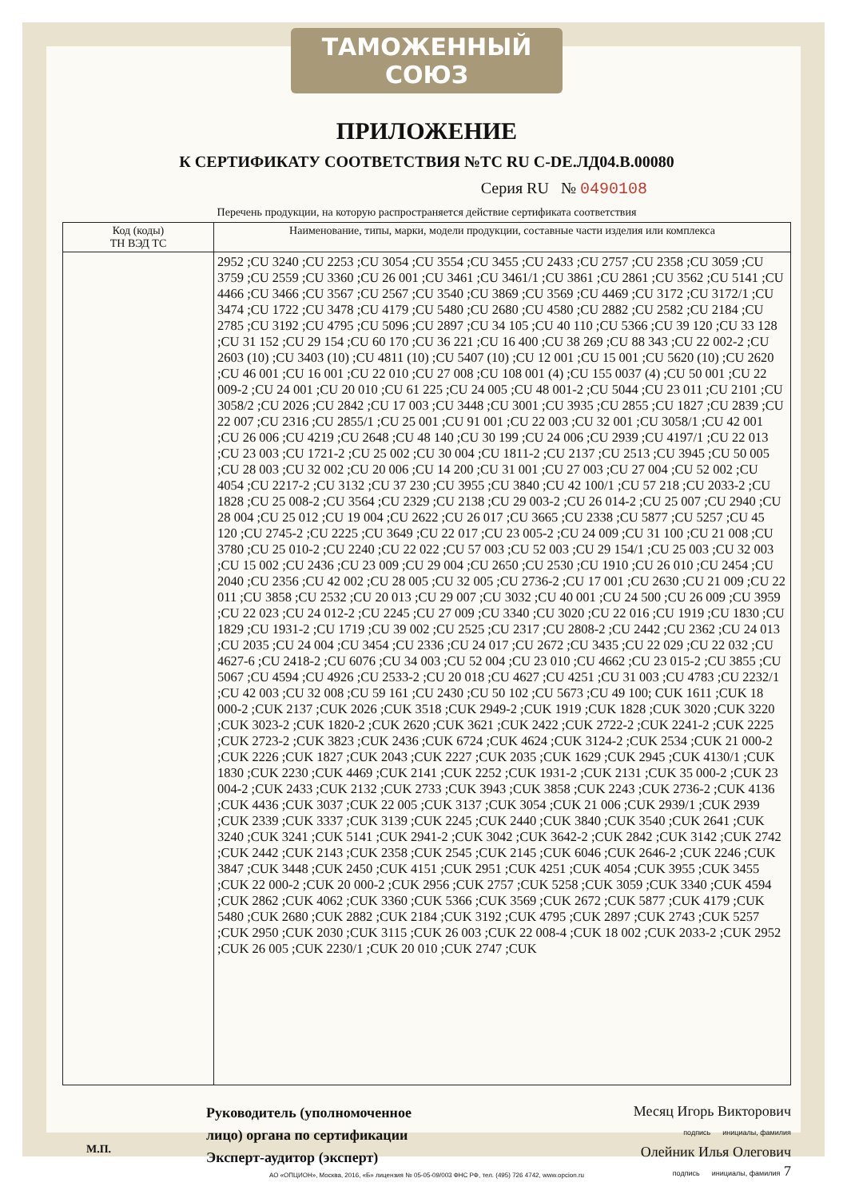ТАМОЖЕННЫЙ СОЮЗ
ПРИЛОЖЕНИЕ
К СЕРТИФИКАТУ СООТВЕТСТВИЯ №ТС RU C-DE.ЛД04.В.00080
Серия RU № 0490108
Перечень продукции, на которую распространяется действие сертификата соответствия
| Код (коды) ТН ВЭД ТС | Наименование, типы, марки, модели продукции, составные части изделия или комплекса |
| --- | --- |
| | 2952 ;CU 3240 ;CU 2253 ;CU 3054 ;CU 3554 ;CU 3455 ;CU 2433 ;CU 2757 ;CU 2358 ;CU 3059 ;CU 3759 ;CU 2559 ;CU 3360 ;CU 26 001 ;CU 3461 ;CU 3461/1 ;CU 3861 ;CU 2861 ;CU 3562 ;CU 5141 ;CU 4466 ;CU 3466 ;CU 3567 ;CU 2567 ;CU 3540 ;CU 3869 ;CU 3569 ;CU 4469 ;CU 3172 ;CU 3172/1 ;CU 3474 ;CU 1722 ;CU 3478 ;CU 4179 ;CU 5480 ;CU 2680 ;CU 4580 ;CU 2882 ;CU 2582 ;CU 2184 ;CU 2785 ;CU 3192 ;CU 4795 ;CU 5096 ;CU 2897 ;CU 34 105 ;CU 40 110 ;CU 5366 ;CU 39 120 ;CU 33 128 ;CU 31 152 ;CU 29 154 ;CU 60 170 ;CU 36 221 ;CU 16 400 ;CU 38 269 ;CU 88 343 ;CU 22 002-2 ;CU 2603 (10) ;CU 3403 (10) ;CU 4811 (10) ;CU 5407 (10) ;CU 12 001 ;CU 15 001 ;CU 5620 (10) ;CU 2620 ;CU 46 001 ;CU 16 001 ;CU 22 010 ;CU 27 008 ;CU 108 001 (4) ;CU 155 0037 (4) ;CU 50 001 ;CU 22 009-2 ;CU 24 001 ;CU 20 010 ;CU 61 225 ;CU 24 005 ;CU 48 001-2 ;CU 5044 ;CU 23 011 ;CU 2101 ;CU 3058/2 ;CU 2026 ;CU 2842 ;CU 17 003 ;CU 3448 ;CU 3001 ;CU 3935 ;CU 2855 ;CU 1827 ;CU 2839 ;CU 22 007 ;CU 2316 ;CU 2855/1 ;CU 25 001 ;CU 91 001 ;CU 22 003 ;CU 32 001 ;CU 3058/1 ;CU 42 001 ;CU 26 006 ;CU 4219 ;CU 2648 ;CU 48 140 ;CU 30 199 ;CU 24 006 ;CU 2939 ;CU 4197/1 ;CU 22 013 ;CU 23 003 ;CU 1721-2 ;CU 25 002 ;CU 30 004 ;CU 1811-2 ;CU 2137 ;CU 2513 ;CU 3945 ;CU 50 005 ;CU 28 003 ;CU 32 002 ;CU 20 006 ;CU 14 200 ;CU 31 001 ;CU 27 003 ;CU 27 004 ;CU 52 002 ;CU 4054 ;CU 2217-2 ;CU 3132 ;CU 37 230 ;CU 3955 ;CU 3840 ;CU 42 100/1 ;CU 57 218 ;CU 2033-2 ;CU 1828 ;CU 25 008-2 ;CU 3564 ;CU 2329 ;CU 2138 ;CU 29 003-2 ;CU 26 014-2 ;CU 25 007 ;CU 2940 ;CU 28 004 ;CU 25 012 ;CU 19 004 ;CU 2622 ;CU 26 017 ;CU 3665 ;CU 2338 ;CU 5877 ;CU 5257 ;CU 45 120 ;CU 2745-2 ;CU 2225 ;CU 3649 ;CU 22 017 ;CU 23 005-2 ;CU 24 009 ;CU 31 100 ;CU 21 008 ;CU 3780 ;CU 25 010-2 ;CU 2240 ;CU 22 022 ;CU 57 003 ;CU 52 003 ;CU 29 154/1 ;CU 25 003 ;CU 32 003 ;CU 15 002 ;CU 2436 ;CU 23 009 ;CU 29 004 ;CU 2650 ;CU 2530 ;CU 1910 ;CU 26 010 ;CU 2454 ;CU 2040 ;CU 2356 ;CU 42 002 ;CU 28 005 ;CU 32 005 ;CU 2736-2 ;CU 17 001 ;CU 2630 ;CU 21 009 ;CU 22 011 ;CU 3858 ;CU 2532 ;CU 20 013 ;CU 29 007 ;CU 3032 ;CU 40 001 ;CU 24 500 ;CU 26 009 ;CU 3959 ;CU 22 023 ;CU 24 012-2 ;CU 2245 ;CU 27 009 ;CU 3340 ;CU 3020 ;CU 22 016 ;CU 1919 ;CU 1830 ;CU 1829 ;CU 1931-2 ;CU 1719 ;CU 39 002 ;CU 2525 ;CU 2317 ;CU 2808-2 ;CU 2442 ;CU 2362 ;CU 24 013 ;CU 2035 ;CU 24 004 ;CU 3454 ;CU 2336 ;CU 24 017 ;CU 2672 ;CU 3435 ;CU 22 029 ;CU 22 032 ;CU 4627-6 ;CU 2418-2 ;CU 6076 ;CU 34 003 ;CU 52 004 ;CU 23 010 ;CU 4662 ;CU 23 015-2 ;CU 3855 ;CU 5067 ;CU 4594 ;CU 4926 ;CU 2533-2 ;CU 20 018 ;CU 4627 ;CU 4251 ;CU 31 003 ;CU 4783 ;CU 2232/1 ;CU 42 003 ;CU 32 008 ;CU 59 161 ;CU 2430 ;CU 50 102 ;CU 5673 ;CU 49 100; CUK 1611 ;CUK 18 000-2 ;CUK 2137 ;CUK 2026 ;CUK 3518 ;CUK 2949-2 ;CUK 1919 ;CUK 1828 ;CUK 3020 ;CUK 3220 ;CUK 3023-2 ;CUK 1820-2 ;CUK 2620 ;CUK 3621 ;CUK 2422 ;CUK 2722-2 ;CUK 2241-2 ;CUK 2225 ;CUK 2723-2 ;CUK 3823 ;CUK 2436 ;CUK 6724 ;CUK 4624 ;CUK 3124-2 ;CUK 2534 ;CUK 21 000-2 ;CUK 2226 ;CUK 1827 ;CUK 2043 ;CUK 2227 ;CUK 2035 ;CUK 1629 ;CUK 2945 ;CUK 4130/1 ;CUK 1830 ;CUK 2230 ;CUK 4469 ;CUK 2141 ;CUK 2252 ;CUK 1931-2 ;CUK 2131 ;CUK 35 000-2 ;CUK 23 004-2 ;CUK 2433 ;CUK 2132 ;CUK 2733 ;CUK 3943 ;CUK 3858 ;CUK 2243 ;CUK 2736-2 ;CUK 4136 ;CUK 4436 ;CUK 3037 ;CUK 22 005 ;CUK 3137 ;CUK 3054 ;CUK 21 006 ;CUK 2939/1 ;CUK 2939 ;CUK 2339 ;CUK 3337 ;CUK 3139 ;CUK 2245 ;CUK 2440 ;CUK 3840 ;CUK 3540 ;CUK 2641 ;CUK 3240 ;CUK 3241 ;CUK 5141 ;CUK 2941-2 ;CUK 3042 ;CUK 3642-2 ;CUK 2842 ;CUK 3142 ;CUK 2742 ;CUK 2442 ;CUK 2143 ;CUK 2358 ;CUK 2545 ;CUK 2145 ;CUK 6046 ;CUK 2646-2 ;CUK 2246 ;CUK 3847 ;CUK 3448 ;CUK 2450 ;CUK 4151 ;CUK 2951 ;CUK 4251 ;CUK 4054 ;CUK 3955 ;CUK 3455 ;CUK 22 000-2 ;CUK 20 000-2 ;CUK 2956 ;CUK 2757 ;CUK 5258 ;CUK 3059 ;CUK 3340 ;CUK 4594 ;CUK 2862 ;CUK 4062 ;CUK 3360 ;CUK 5366 ;CUK 3569 ;CUK 2672 ;CUK 5877 ;CUK 4179 ;CUK 5480 ;CUK 2680 ;CUK 2882 ;CUK 2184 ;CUK 3192 ;CUK 4795 ;CUK 2897 ;CUK 2743 ;CUK 5257 ;CUK 2950 ;CUK 2030 ;CUK 3115 ;CUK 26 003 ;CUK 22 008-4 ;CUK 18 002 ;CUK 2033-2 ;CUK 2952 ;CUK 26 005 ;CUK 2230/1 ;CUK 20 010 ;CUK 2747 ;CUK |
Руководитель (уполномоченное лицо) органа по сертификации
Эксперт-аудитор (эксперт)
Месяц Игорь Викторович
подпись инициалы, фамилия
Олейник Илья Олегович
подпись инициалы, фамилия 7
М.П.
АО «ОПЦИОН», Москва, 2016, «Б» лицензия № 05-05-09/003 ФНС РФ, тел. (495) 726 4742, www.opcion.ru